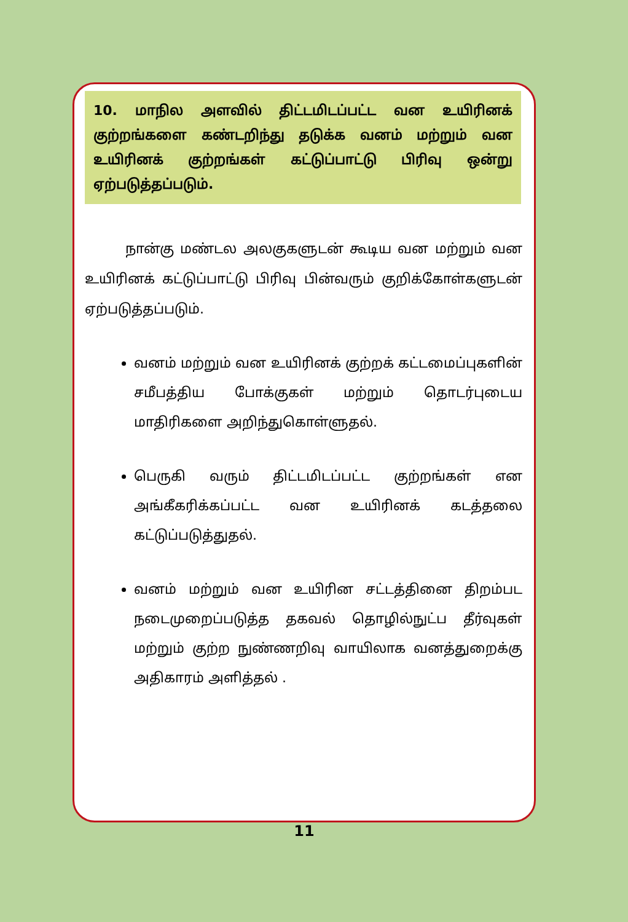10. மாநில அளவில் திட்டமிடப்பட்ட வன உயிரினக் குற்றங்களை கண்டறிந்து தடுக்க வனம் மற்றும் வன உயிரினக் குற்றங்கள் கட்டுப்பாட்டு பிரிவு ஒன்று ஏற்படுத்தப்படும்.
   நான்கு மண்டல அலகுகளுடன் கூடிய வன மற்றும் வன உயிரினக் கட்டுப்பாட்டு பிரிவு பின்வரும் குறிக்கோள்களுடன் ஏற்படுத்தப்படும்.
வனம் மற்றும் வன உயிரினக் குற்றக் கட்டமைப்புகளின் சமீபத்திய போக்குகள் மற்றும் தொடர்புடைய மாதிரிகளை அறிந்துகொள்ளுதல்.
பெருகி வரும் திட்டமிடப்பட்ட குற்றங்கள் என அங்கீகரிக்கப்பட்ட வன உயிரினக் கடத்தலை கட்டுப்படுத்துதல்.
வனம் மற்றும் வன உயிரின சட்டத்தினை திறம்பட நடைமுறைப்படுத்த தகவல் தொழில்நுட்ப தீர்வுகள் மற்றும் குற்ற நுண்ணறிவு வாயிலாக வனத்துறைக்கு அதிகாரம் அளித்தல் .
11